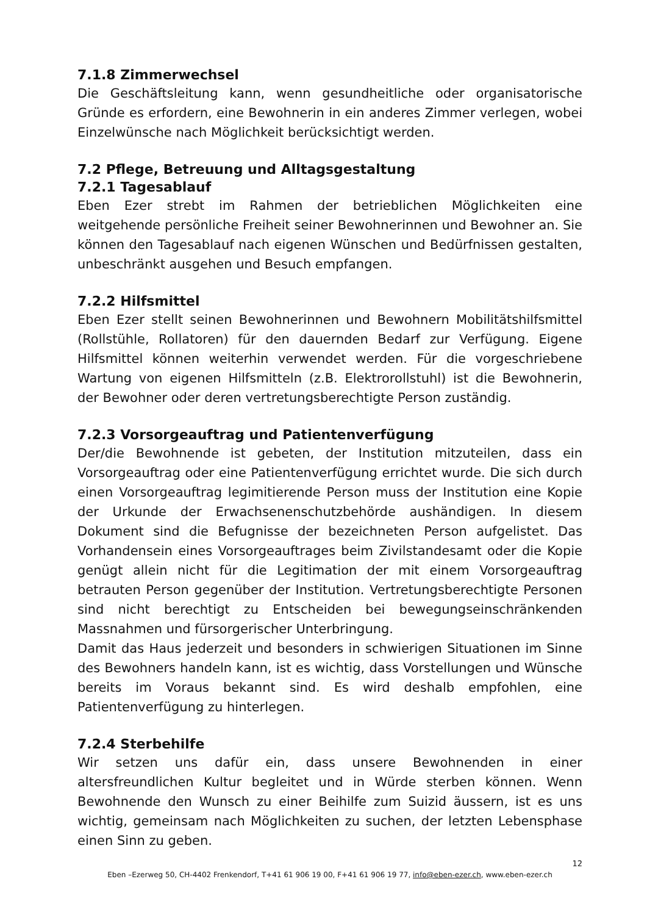7.1.8 Zimmerwechsel
Die Geschäftsleitung kann, wenn gesundheitliche oder organisatorische Gründe es erfordern, eine Bewohnerin in ein anderes Zimmer verlegen, wobei Einzelwünsche nach Möglichkeit berücksichtigt werden.
7.2 Pflege, Betreuung und Alltagsgestaltung
7.2.1 Tagesablauf
Eben Ezer strebt im Rahmen der betrieblichen Möglichkeiten eine weitgehende persönliche Freiheit seiner Bewohnerinnen und Bewohner an. Sie können den Tagesablauf nach eigenen Wünschen und Bedürfnissen gestalten, unbeschränkt ausgehen und Besuch empfangen.
7.2.2 Hilfsmittel
Eben Ezer stellt seinen Bewohnerinnen und Bewohnern Mobilitätshilfsmittel (Rollstühle, Rollatoren) für den dauernden Bedarf zur Verfügung. Eigene Hilfsmittel können weiterhin verwendet werden. Für die vorgeschriebene Wartung von eigenen Hilfsmitteln (z.B. Elektrorollstuhl) ist die Bewohnerin, der Bewohner oder deren vertretungsberechtigte Person zuständig.
7.2.3 Vorsorgeauftrag und Patientenverfügung
Der/die Bewohnende ist gebeten, der Institution mitzuteilen, dass ein Vorsorgeauftrag oder eine Patientenverfügung errichtet wurde. Die sich durch einen Vorsorgeauftrag legimitierende Person muss der Institution eine Kopie der Urkunde der Erwachsenenschutzbehörde aushändigen. In diesem Dokument sind die Befugnisse der bezeichneten Person aufgelistet. Das Vorhandensein eines Vorsorgeauftrages beim Zivilstandesamt oder die Kopie genügt allein nicht für die Legitimation der mit einem Vorsorgeauftrag betrauten Person gegenüber der Institution. Vertretungsberechtigte Personen sind nicht berechtigt zu Entscheiden bei bewegungseinschränkenden Massnahmen und fürsorgerischer Unterbringung.
Damit das Haus jederzeit und besonders in schwierigen Situationen im Sinne des Bewohners handeln kann, ist es wichtig, dass Vorstellungen und Wünsche bereits im Voraus bekannt sind. Es wird deshalb empfohlen, eine Patientenverfügung zu hinterlegen.
7.2.4 Sterbehilfe
Wir setzen uns dafür ein, dass unsere Bewohnenden in einer altersfreundlichen Kultur begleitet und in Würde sterben können. Wenn Bewohnende den Wunsch zu einer Beihilfe zum Suizid äussern, ist es uns wichtig, gemeinsam nach Möglichkeiten zu suchen, der letzten Lebensphase einen Sinn zu geben.
12
Eben –Ezerweg 50, CH-4402 Frenkendorf, T+41 61 906 19 00, F+41 61 906 19 77, info@eben-ezer.ch, www.eben-ezer.ch